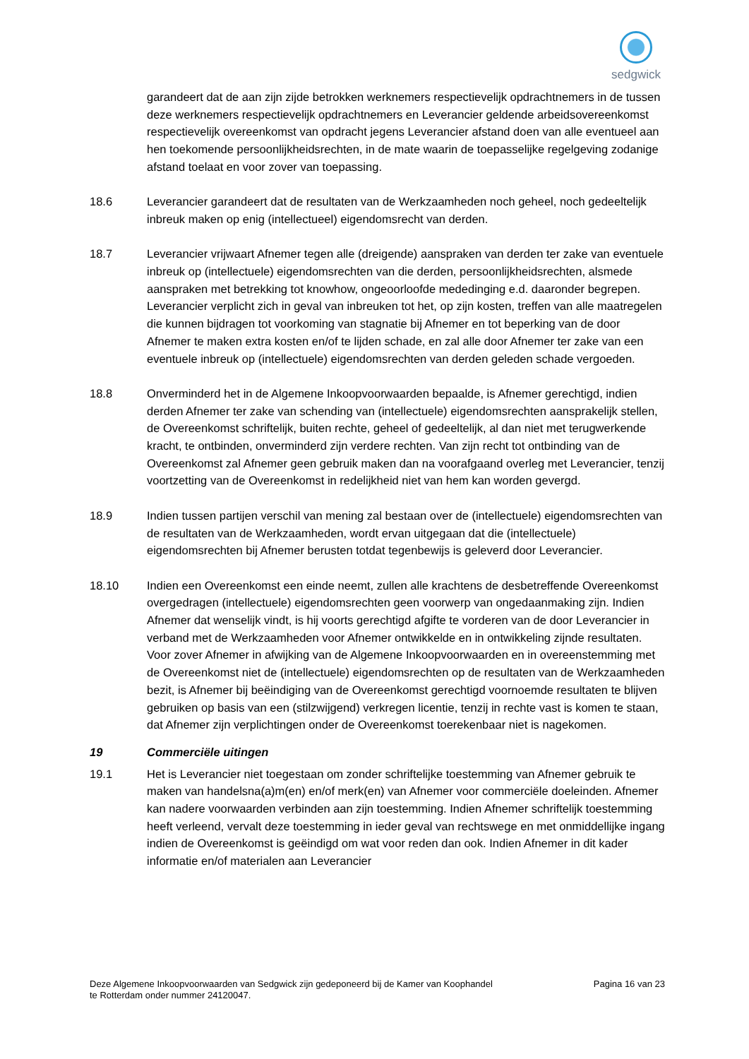sedgwick
garandeert dat de aan zijn zijde betrokken werknemers respectievelijk opdrachtnemers in de tussen deze werknemers respectievelijk opdrachtnemers en Leverancier geldende arbeidsovereenkomst respectievelijk overeenkomst van opdracht jegens Leverancier afstand doen van alle eventueel aan hen toekomende persoonlijkheidsrechten, in de mate waarin de toepasselijke regelgeving zodanige afstand toelaat en voor zover van toepassing.
18.6 Leverancier garandeert dat de resultaten van de Werkzaamheden noch geheel, noch gedeeltelijk inbreuk maken op enig (intellectueel) eigendomsrecht van derden.
18.7 Leverancier vrijwaart Afnemer tegen alle (dreigende) aanspraken van derden ter zake van eventuele inbreuk op (intellectuele) eigendomsrechten van die derden, persoonlijkheidsrechten, alsmede aanspraken met betrekking tot knowhow, ongeoorloofde mededinging e.d. daaronder begrepen. Leverancier verplicht zich in geval van inbreuken tot het, op zijn kosten, treffen van alle maatregelen die kunnen bijdragen tot voorkoming van stagnatie bij Afnemer en tot beperking van de door Afnemer te maken extra kosten en/of te lijden schade, en zal alle door Afnemer ter zake van een eventuele inbreuk op (intellectuele) eigendomsrechten van derden geleden schade vergoeden.
18.8 Onverminderd het in de Algemene Inkoopvoorwaarden bepaalde, is Afnemer gerechtigd, indien derden Afnemer ter zake van schending van (intellectuele) eigendomsrechten aansprakelijk stellen, de Overeenkomst schriftelijk, buiten rechte, geheel of gedeeltelijk, al dan niet met terugwerkende kracht, te ontbinden, onverminderd zijn verdere rechten. Van zijn recht tot ontbinding van de Overeenkomst zal Afnemer geen gebruik maken dan na voorafgaand overleg met Leverancier, tenzij voortzetting van de Overeenkomst in redelijkheid niet van hem kan worden gevergd.
18.9 Indien tussen partijen verschil van mening zal bestaan over de (intellectuele) eigendomsrechten van de resultaten van de Werkzaamheden, wordt ervan uitgegaan dat die (intellectuele) eigendomsrechten bij Afnemer berusten totdat tegenbewijs is geleverd door Leverancier.
18.10 Indien een Overeenkomst een einde neemt, zullen alle krachtens de desbetreffende Overeenkomst overgedragen (intellectuele) eigendomsrechten geen voorwerp van ongedaanmaking zijn. Indien Afnemer dat wenselijk vindt, is hij voorts gerechtigd afgifte te vorderen van de door Leverancier in verband met de Werkzaamheden voor Afnemer ontwikkelde en in ontwikkeling zijnde resultaten. Voor zover Afnemer in afwijking van de Algemene Inkoopvoorwaarden en in overeenstemming met de Overeenkomst niet de (intellectuele) eigendomsrechten op de resultaten van de Werkzaamheden bezit, is Afnemer bij beëindiging van de Overeenkomst gerechtigd voornoemde resultaten te blijven gebruiken op basis van een (stilzwijgend) verkregen licentie, tenzij in rechte vast is komen te staan, dat Afnemer zijn verplichtingen onder de Overeenkomst toerekenbaar niet is nagekomen.
19 Commerciële uitingen
19.1 Het is Leverancier niet toegestaan om zonder schriftelijke toestemming van Afnemer gebruik te maken van handelsna(a)m(en) en/of merk(en) van Afnemer voor commerciële doeleinden. Afnemer kan nadere voorwaarden verbinden aan zijn toestemming. Indien Afnemer schriftelijk toestemming heeft verleend, vervalt deze toestemming in ieder geval van rechtswege en met onmiddellijke ingang indien de Overeenkomst is geëindigd om wat voor reden dan ook. Indien Afnemer in dit kader informatie en/of materialen aan Leverancier
Deze Algemene Inkoopvoorwaarden van Sedgwick zijn gedeponeerd bij de Kamer van Koophandel
te Rotterdam onder nummer 24120047.
Pagina 16 van 23